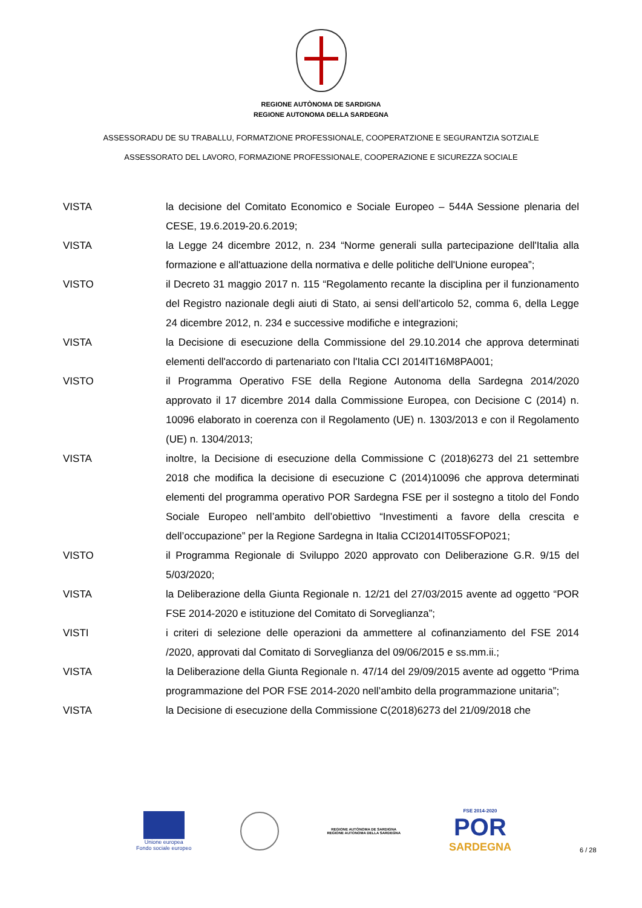REGIONE AUTÒNOMA DE SARDIGNA
REGIONE AUTONOMA DELLA SARDEGNA
ASSESSORADU DE SU TRABALLU, FORMATZIONE PROFESSIONALE, COOPERATZIONE E SEGURANTZIA SOTZIALE
ASSESSORATO DEL LAVORO, FORMAZIONE PROFESSIONALE, COOPERAZIONE E SICUREZZA SOCIALE
VISTA la decisione del Comitato Economico e Sociale Europeo – 544A Sessione plenaria del CESE, 19.6.2019-20.6.2019;
VISTA la Legge 24 dicembre 2012, n. 234 “Norme generali sulla partecipazione dell'Italia alla formazione e all'attuazione della normativa e delle politiche dell'Unione europea”;
VISTO il Decreto 31 maggio 2017 n. 115 “Regolamento recante la disciplina per il funzionamento del Registro nazionale degli aiuti di Stato, ai sensi dell’articolo 52, comma 6, della Legge 24 dicembre 2012, n. 234 e successive modifiche e integrazioni;
VISTA la Decisione di esecuzione della Commissione del 29.10.2014 che approva determinati elementi dell'accordo di partenariato con l'Italia CCI 2014IT16M8PA001;
VISTO il Programma Operativo FSE della Regione Autonoma della Sardegna 2014/2020 approvato il 17 dicembre 2014 dalla Commissione Europea, con Decisione C (2014) n. 10096 elaborato in coerenza con il Regolamento (UE) n. 1303/2013 e con il Regolamento (UE) n. 1304/2013;
VISTA inoltre, la Decisione di esecuzione della Commissione C (2018)6273 del 21 settembre 2018 che modifica la decisione di esecuzione C (2014)10096 che approva determinati elementi del programma operativo POR Sardegna FSE per il sostegno a titolo del Fondo Sociale Europeo nell’ambito dell’obiettivo “Investimenti a favore della crescita e dell’occupazione” per la Regione Sardegna in Italia CCI2014IT05SFOP021;
VISTO il Programma Regionale di Sviluppo 2020 approvato con Deliberazione G.R. 9/15 del 5/03/2020;
VISTA la Deliberazione della Giunta Regionale n. 12/21 del 27/03/2015 avente ad oggetto “POR FSE 2014-2020 e istituzione del Comitato di Sorveglianza”;
VISTI i criteri di selezione delle operazioni da ammettere al cofinanziamento del FSE 2014 /2020, approvati dal Comitato di Sorveglianza del 09/06/2015 e ss.mm.ii.;
VISTA la Deliberazione della Giunta Regionale n. 47/14 del 29/09/2015 avente ad oggetto “Prima programmazione del POR FSE 2014-2020 nell’ambito della programmazione unitaria”;
VISTA la Decisione di esecuzione della Commissione C(2018)6273 del 21/09/2018 che
Unione europea
Fondo sociale europeo
REGIONE AUTÒNOMA DE SARDIGNA
REGIONE AUTONOMA DELLA SARDEGNA
FSE 2014-2020
POR
SARDEGNA
6 / 28